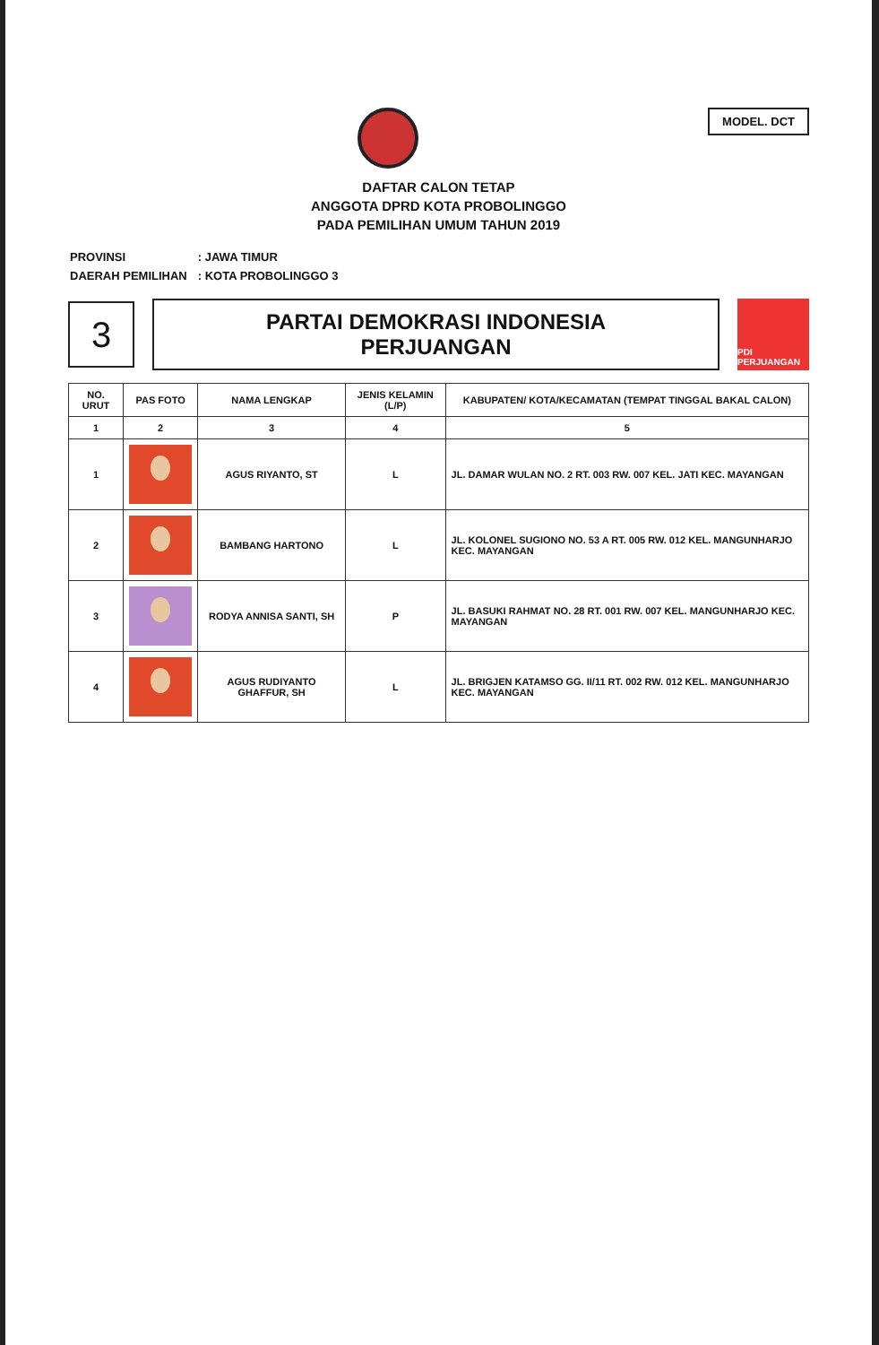MODEL. DCT
DAFTAR CALON TETAP
ANGGOTA DPRD KOTA PROBOLINGGO
PADA PEMILIHAN UMUM TAHUN 2019
| PROVINSI | : JAWA TIMUR |
| DAERAH PEMILIHAN | : KOTA PROBOLINGGO 3 |
3
PARTAI DEMOKRASI INDONESIA
PERJUANGAN
PDI PERJUANGAN
| NO. URUT | PAS FOTO | NAMA LENGKAP | JENIS KELAMIN (L/P) | KABUPATEN/ KOTA/KECAMATAN (TEMPAT TINGGAL BAKAL CALON) |
| --- | --- | --- | --- | --- |
| 1 | 2 | 3 | 4 | 5 |
| 1 | | AGUS RIYANTO, ST | L | JL. DAMAR WULAN NO. 2 RT. 003 RW. 007 KEL. JATI KEC. MAYANGAN |
| 2 | | BAMBANG HARTONO | L | JL. KOLONEL SUGIONO NO. 53 A RT. 005 RW. 012 KEL. MANGUNHARJO KEC. MAYANGAN |
| 3 | | RODYA ANNISA SANTI, SH | P | JL. BASUKI RAHMAT NO. 28 RT. 001 RW. 007 KEL. MANGUNHARJO KEC. MAYANGAN |
| 4 | | AGUS RUDIYANTO GHAFFUR, SH | L | JL. BRIGJEN KATAMSO GG. II/11 RT. 002 RW. 012 KEL. MANGUNHARJO KEC. MAYANGAN |